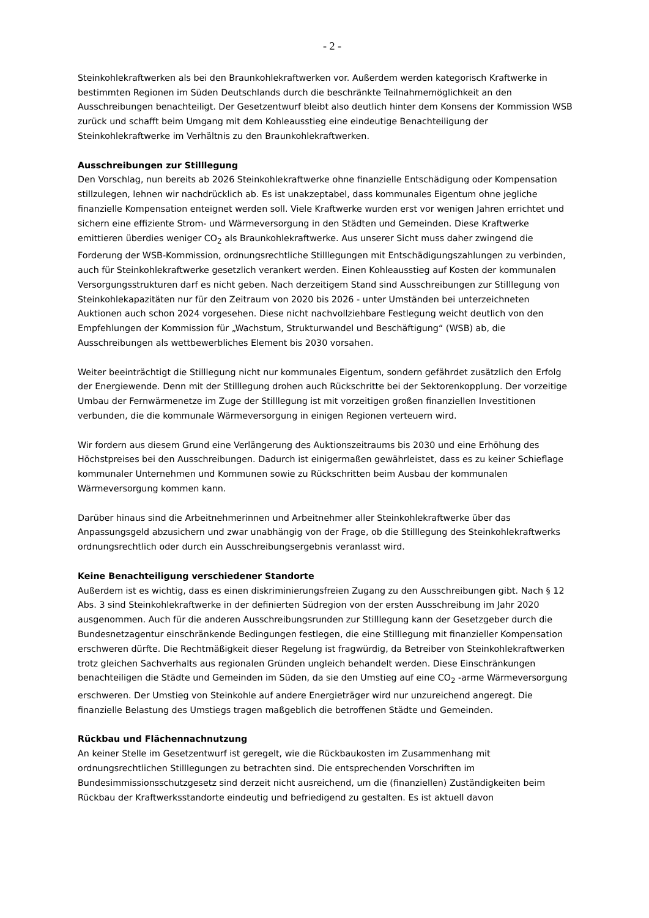- 2 -
Steinkohlekraftwerken als bei den Braunkohlekraftwerken vor. Außerdem werden kategorisch Kraftwerke in bestimmten Regionen im Süden Deutschlands durch die beschränkte Teilnahmemöglichkeit an den Ausschreibungen benachteiligt. Der Gesetzentwurf bleibt also deutlich hinter dem Konsens der Kommission WSB zurück und schafft beim Umgang mit dem Kohleausstieg eine eindeutige Benachteiligung der Steinkohlekraftwerke im Verhältnis zu den Braunkohlekraftwerken.
Ausschreibungen zur Stilllegung
Den Vorschlag, nun bereits ab 2026 Steinkohlekraftwerke ohne finanzielle Entschädigung oder Kompensation stillzulegen, lehnen wir nachdrücklich ab. Es ist unakzeptabel, dass kommunales Eigentum ohne jegliche finanzielle Kompensation enteignet werden soll. Viele Kraftwerke wurden erst vor wenigen Jahren errichtet und sichern eine effiziente Strom- und Wärmeversorgung in den Städten und Gemeinden. Diese Kraftwerke emittieren überdies weniger CO<sub>2</sub> als Braunkohlekraftwerke. Aus unserer Sicht muss daher zwingend die Forderung der WSB-Kommission, ordnungsrechtliche Stilllegungen mit Entschädigungszahlungen zu verbinden, auch für Steinkohlekraftwerke gesetzlich verankert werden. Einen Kohleausstieg auf Kosten der kommunalen Versorgungsstrukturen darf es nicht geben. Nach derzeitigem Stand sind Ausschreibungen zur Stilllegung von Steinkohlekapazitäten nur für den Zeitraum von 2020 bis 2026 - unter Umständen bei unterzeichneten Auktionen auch schon 2024 vorgesehen. Diese nicht nachvollziehbare Festlegung weicht deutlich von den Empfehlungen der Kommission für „Wachstum, Strukturwandel und Beschäftigung“ (WSB) ab, die Ausschreibungen als wettbewerbliches Element bis 2030 vorsahen.
Weiter beeinträchtigt die Stilllegung nicht nur kommunales Eigentum, sondern gefährdet zusätzlich den Erfolg der Energiewende. Denn mit der Stilllegung drohen auch Rückschritte bei der Sektorenkopplung. Der vorzeitige Umbau der Fernwärmenetze im Zuge der Stilllegung ist mit vorzeitigen großen finanziellen Investitionen verbunden, die die kommunale Wärmeversorgung in einigen Regionen verteuern wird.
Wir fordern aus diesem Grund eine Verlängerung des Auktionszeitraums bis 2030 und eine Erhöhung des Höchstpreises bei den Ausschreibungen. Dadurch ist einigermaßen gewährleistet, dass es zu keiner Schieflage kommunaler Unternehmen und Kommunen sowie zu Rückschritten beim Ausbau der kommunalen Wärmeversorgung kommen kann.
Darüber hinaus sind die Arbeitnehmerinnen und Arbeitnehmer aller Steinkohlekraftwerke über das Anpassungsgeld abzusichern und zwar unabhängig von der Frage, ob die Stilllegung des Steinkohlekraftwerks ordnungsrechtlich oder durch ein Ausschreibungsergebnis veranlasst wird.
Keine Benachteiligung verschiedener Standorte
Außerdem ist es wichtig, dass es einen diskriminierungsfreien Zugang zu den Ausschreibungen gibt. Nach § 12 Abs. 3 sind Steinkohlekraftwerke in der definierten Südregion von der ersten Ausschreibung im Jahr 2020 ausgenommen. Auch für die anderen Ausschreibungsrunden zur Stilllegung kann der Gesetzgeber durch die Bundesnetzagentur einschränkende Bedingungen festlegen, die eine Stilllegung mit finanzieller Kompensation erschweren dürfte. Die Rechtmäßigkeit dieser Regelung ist fragwürdig, da Betreiber von Steinkohlekraftwerken trotz gleichen Sachverhalts aus regionalen Gründen ungleich behandelt werden. Diese Einschränkungen benachteiligen die Städte und Gemeinden im Süden, da sie den Umstieg auf eine CO<sub>2</sub> -arme Wärmeversorgung erschweren. Der Umstieg von Steinkohle auf andere Energieträger wird nur unzureichend angeregt. Die finanzielle Belastung des Umstiegs tragen maßgeblich die betroffenen Städte und Gemeinden.
Rückbau und Flächennachnutzung
An keiner Stelle im Gesetzentwurf ist geregelt, wie die Rückbaukosten im Zusammenhang mit ordnungsrechtlichen Stilllegungen zu betrachten sind. Die entsprechenden Vorschriften im Bundesimmissionsschutzgesetz sind derzeit nicht ausreichend, um die (finanziellen) Zuständigkeiten beim Rückbau der Kraftwerksstandorte eindeutig und befriedigend zu gestalten. Es ist aktuell davon